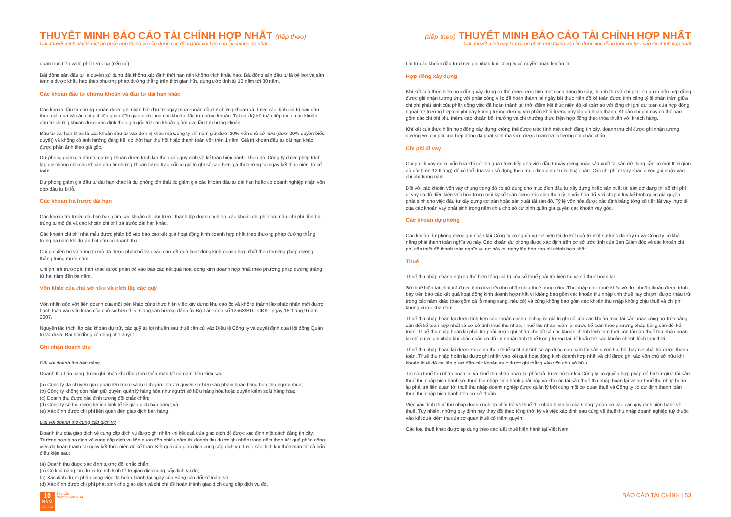THUYẾT MINH BÁO CÁO TÀI CHÍNH HỢP NHẤT (tiếp theo)
Các thuyết minh này là một bộ phận hợp thành và cần được đọc đồng thời với báo cáo tài chính hợp nhất
quan trực tiếp và lệ phí trước bạ (nếu có).
Bất động sản đầu tư là quyền sử dụng đất không xác định thời hạn nên không trích khấu hao. Bất động sản đầu tư là bể bơi và sân tennis được khấu hao theo phương pháp đường thẳng trên thời gian hữu dụng ước tính từ 10 năm tới 30 năm.
Các khoản đầu tư chứng khoán và đầu tư dài hạn khác
Các khoản đầu tư chứng khoán được ghi nhận bắt đầu từ ngày mua khoản đầu tư chứng khoán và được xác định giá trị ban đầu theo giá mua và các chi phí liên quan đến giao dịch mua các khoản đầu tư chứng khoán. Tại các kỳ kế toán tiếp theo, các khoản đầu tư chứng khoán được xác định theo giá gốc trừ các khoản giảm giá đầu tư chứng khoán.
Đầu tư dài hạn khác là các khoản đầu tư vào đơn vị khác mà Công ty chỉ nắm giữ dưới 20% vốn chủ sở hữu (dưới 20% quyền biểu quyết) và không có ảnh hưởng đáng kể, có thời hạn thu hồi hoặc thanh toán vốn trên 1 năm. Giá trị khoản đầu tư dài hạn khác được phản ảnh theo giá gốc.
Dự phòng giảm giá đầu tư chứng khoán được trích lập theo các quy định về kế toán hiện hành. Theo đó, Công ty được phép trích lập dự phòng cho các khoản đầu tư chứng khoán tự do trao đổi có giá trị ghi sổ cao hơn giá thị trường tại ngày kết thúc niên độ kế toán.
Dự phòng giảm giá đầu tư dài hạn khác là dự phòng tổn thất do giảm giá các khoản đầu tư dài hạn hoặc do doanh nghiệp nhận vốn góp đầu tư bị lỗ.
Các khoản trả trước dài hạn
Các khoản trả trước dài hạn bao gồm các khoản chi phí trước thành lập doanh nghiệp, các khoản chi phí nhà mẫu, chi phí đền bù, trùng tu mỏ đá và các khoản chi phí trả trước dài hạn khác.
Các khoản chi phí nhà mẫu được phân bổ vào báo cáo kết quả hoạt động kinh doanh hợp nhất theo thương pháp đường thẳng trong ba năm khi dự án bắt đầu có doanh thu.
Chi phí đền bù và trùng tu mỏ đá được phân bổ vào báo cáo kết quả hoạt động kinh doanh hợp nhất theo thương pháp đường thẳng trong mười năm.
Chi phí trả trước dài hạn khác được phân bổ vào báo cáo kết quả hoạt động kinh doanh hợp nhất theo phương pháp đường thẳng từ hai năm đến ba năm.
Vốn khác của chủ sở hữu và trích lập các quỹ
Vốn nhận góp vốn liên doanh của một bên khác cùng thực hiện việc xây dựng khu cao ốc và không thành lập pháp nhân mới được hạch toán vào vốn khác của chủ sở hữu theo Công văn hướng dẫn của Bộ Tài chính số 12563/BTC-CĐKT ngày 18 tháng 9 năm 2007.
Nguyên tắc trích lập các khoản dự trữ, các quỹ từ lợi nhuận sau thuế căn cứ vào Điều lệ Công ty và quyết định của Hội đồng Quản trị và được Đại hội đồng cổ đông phê duyệt.
Ghi nhận doanh thu
Đối với doanh thu bán hàng
Doanh thu bán hàng được ghi nhận khi đồng thời thỏa mãn tất cả năm điều kiện sau:
(a) Công ty đã chuyển giao phần lớn rủi ro và lợi ích gắn liền với quyền sở hữu sản phẩm hoặc hàng hóa cho người mua;
(b) Công ty không còn nắm giữ quyền quản lý hàng hóa như người sở hữu hàng hóa hoặc quyền kiểm soát hàng hóa;
(c) Doanh thu được xác định tương đối chắc chắn;
(d) Công ty sẽ thu được lợi ích kinh tế từ giao dịch bán hàng; và
(e) Xác định được chi phí liên quan đến giao dịch bán hàng.
Đối với doanh thu cung cấp dịch vụ
Doanh thu của giao dịch về cung cấp dịch vụ được ghi nhận khi kết quả của giao dịch đó được xác định một cách đáng tin cậy. Trường hợp giao dịch về cung cấp dịch vụ liên quan đến nhiều năm thì doanh thu được ghi nhận trong năm theo kết quả phần công việc đã hoàn thành tại ngày kết thúc niên độ kế toán. Kết quả của giao dịch cung cấp dịch vụ được xác định khi thỏa mãn tất cả bốn điều kiện sau:
(a) Doanh thu được xác định tương đối chắc chắn;
(b) Có khả năng thu được lợi ích kinh tế từ giao dịch cung cấp dịch vụ đó;
(c) Xác định được phần công việc đã hoàn thành tại ngày của Bảng cân đối kế toán; và
(d) Xác định được chi phí phát sinh cho giao dịch và chi phí để hoàn thành giao dịch cung cấp dịch vụ đó.
(tiếp theo) THUYẾT MINH BÁO CÁO TÀI CHÍNH HỢP NHẤT
Các thuyết minh này là một bộ phận hợp thành và cần được đọc đồng thời với báo cáo tài chính hợp nhất
Lãi từ các khoản đầu tư được ghi nhận khi Công ty có quyền nhận khoản lãi.
Hợp đồng xây dựng
Khi kết quả thực hiện hợp đồng xây dựng có thể được ước tính một cách đáng tin cậy, doanh thu và chi phí liên quan đến hợp đồng được ghi nhận tương ứng với phần công việc đã hoàn thành tại ngày kết thúc niên độ kế toán được tính bằng tỷ lệ phần trăm giữa chi phí phát sinh của phần công việc đã hoàn thành tại thời điểm kết thúc niên độ kế toán so với tổng chi phí dự toán của hợp đồng, ngoại trừ trường hợp chi phí này không tương đương với phần khối lượng xây lắp đã hoàn thành. Khoản chi phí này có thể bao gồm các chi phí phụ thêm, các khoản bồi thường và chi thưởng thực hiện hợp đồng theo thỏa thuận với khách hàng.
Khi kết quả thực hiện hợp đồng xây dựng không thể được ước tính một cách đáng tin cậy, doanh thu chỉ được ghi nhận tương đương với chi phí của hợp đồng đã phát sinh mà việc được hoàn trả là tương đối chắc chắn.
Chi phí đi vay
Chi phí đi vay được vốn hóa khi có liên quan trực tiếp đến việc đầu tư xây dựng hoặc sản xuất tài sản dở dang cần có một thời gian đủ dài (trên 12 tháng) để có thể đưa vào sử dụng theo mục đích định trước hoặc bán. Các chi phí đi vay khác được ghi nhận vào chi phí trong năm.
Đối với các khoản vốn vay chung trong đó có sử dụng cho mục đích đầu tư xây dựng hoặc sản xuất tài sản dở dang thì số chi phí đi vay có đủ điều kiện vốn hóa trong mỗi kỳ kế toán được xác định theo tỷ lệ vốn hóa đối với chi phí lũy kế bình quân gia quyền phát sinh cho việc đầu tư xây dựng cơ bản hoặc sản xuất tài sản đó. Tỷ lệ vốn hóa được xác định bằng tổng số tiền lãi vay thực tế của các khoản vay phát sinh trong năm chia cho số dư bình quân gia quyền các khoản vay gốc.
Các khoản dự phòng
Các khoản dự phòng được ghi nhận khi Công ty có nghĩa vụ nợ hiện tại do kết quả từ một sự kiện đã xảy ra và Công ty có khả năng phải thanh toán nghĩa vụ này. Các khoản dự phòng được xác định trên cơ sở ước tính của Ban Giám đốc về các khoản chi phí cần thiết để thanh toán nghĩa vụ nợ này tại ngày lập báo cáo tài chính hợp nhất.
Thuế
Thuế thu nhập doanh nghiệp thể hiện tổng giá trị của số thuế phải trả hiện tại và số thuế hoãn lại.
Số thuế hiện tại phải trả được tính dựa trên thu nhập chịu thuế trong năm. Thu nhập chịu thuế khác với lợi nhuận thuần được trình bày trên báo cáo kết quả hoạt động kinh doanh hợp nhất vì không bao gồm các khoản thu nhập tính thuế hay chi phí được khấu trừ trong các năm khác (bao gồm cả lỗ mang sang, nếu có) và cũng không bao gồm các khoản thu nhập không chịu thuế và chi phí không được khấu trừ.
Thuế thu nhập hoãn lại được tính trên các khoản chênh lệch giữa giá trị ghi sổ của các khoản mục tài sản hoặc công nợ trên bảng cân đối kế toán hợp nhất và cơ sở tính thuế thu nhập. Thuế thu nhập hoãn lại được kế toán theo phương pháp bảng cân đối kế toán. Thuế thu nhập hoãn lại phải trả phải được ghi nhận cho tất cả các khoản chênh lệch tạm thời còn tài sản thuế thu nhập hoãn lại chỉ được ghi nhận khi chắc chắn có đủ lợi nhuận tính thuế trong tương lai để khấu trừ các khoản chênh lệch tạm thời.
Thuế thu nhập hoãn lại được xác định theo thuế suất dự tính sẽ áp dụng cho năm tài sản được thu hồi hay nợ phải trả được thanh toán. Thuế thu nhập hoãn lại được ghi nhận vào kết quả hoạt động kinh doanh hợp nhất và chỉ được ghi vào vốn chủ sở hữu khi khoản thuế đó có liên quan đến các khoản mục được ghi thẳng vào vốn chủ sở hữu.
Tài sản thuế thu nhập hoãn lại và thuế thu nhập hoãn lại phải trả được bù trừ khi Công ty có quyền hợp pháp để bù trừ giữa tài sản thuế thu nhập hiện hành với thuế thu nhập hiện hành phải nộp và khi các tài sản thuế thu nhập hoãn lại và nợ thuế thu nhập hoãn lại phải trả liên quan tới thuế thu nhập doanh nghiệp được quản lý bởi cùng một cơ quan thuế và Công ty có dự định thanh toán thuế thu nhập hiện hành trên cơ sở thuần.
Việc xác định thuế thu nhập doanh nghiệp phải trả và thuế thu nhập hoãn lại của Công ty căn cứ vào các quy định hiện hành về thuế. Tuy nhiên, những quy định này thay đổi theo từng thời kỳ và việc xác định sau cùng về thuế thu nhập doanh nghiệp tuỳ thuộc vào kết quả kiểm tra của cơ quan thuế có thẩm quyền.
Các loại thuế khác được áp dụng theo các luật thuế hiện hành tại Việt Nam.
10
NĂM
2005 - 2015
Báo cáo
thường niên 2014
BÁO CÁO TÀI CHÍNH | 53